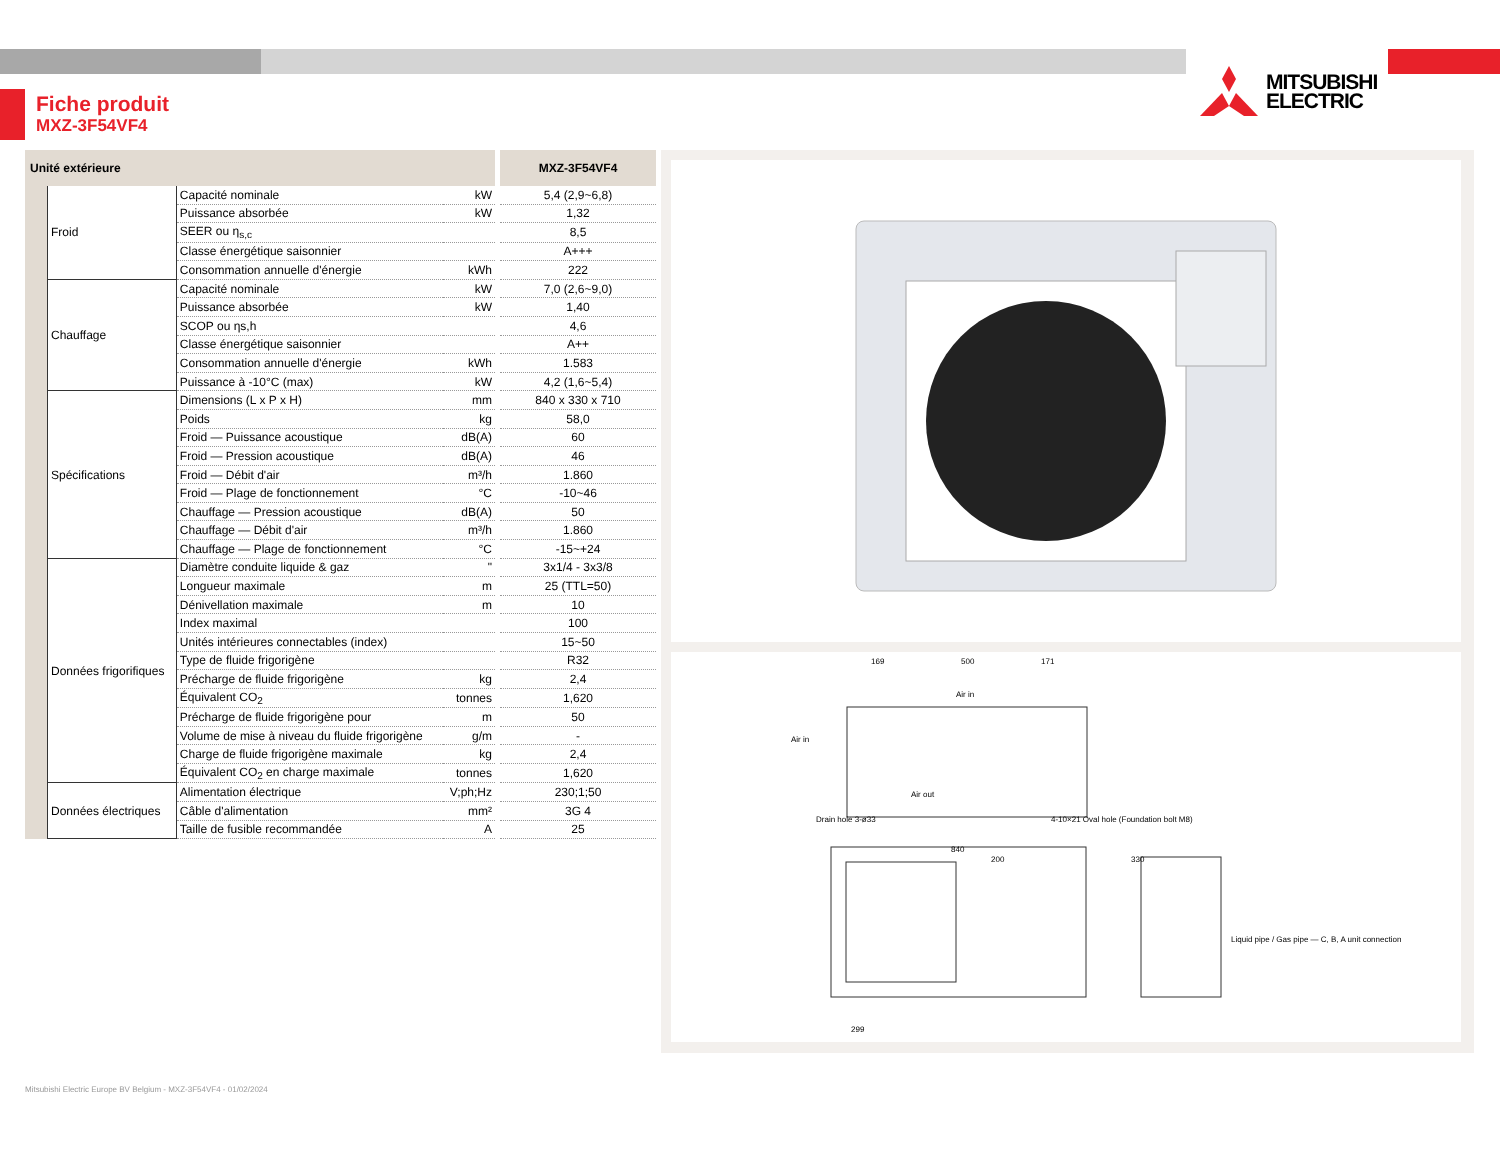Fiche produit
MXZ-3F54VF4
MITSUBISHI
ELECTRIC
| Unité extérieure | | | | MXZ-3F54VF4 |
| --- | --- | --- | --- | --- |
| | Froid | Capacité nominale | kW | 5,4 (2,9~6,8) |
| | | Puissance absorbée | kW | 1,32 |
| | | SEER ou η<sub>s,c</sub> | | 8,5 |
| | | Classe énergétique saisonnier | | A+++ |
| | | Consommation annuelle d'énergie | kWh | 222 |
| | Chauffage | Capacité nominale | kW | 7,0 (2,6~9,0) |
| | | Puissance absorbée | kW | 1,40 |
| | | SCOP ou ηs,h | | 4,6 |
| | | Classe énergétique saisonnier | | A++ |
| | | Consommation annuelle d'énergie | kWh | 1.583 |
| | | Puissance à -10°C (max) | kW | 4,2 (1,6~5,4) |
| | Spécifications | Dimensions (L x P x H) | mm | 840 x 330 x 710 |
| | | Poids | kg | 58,0 |
| | | Froid — Puissance acoustique | dB(A) | 60 |
| | | Froid — Pression acoustique | dB(A) | 46 |
| | | Froid — Débit d'air | m³/h | 1.860 |
| | | Froid — Plage de fonctionnement | °C | -10~46 |
| | | Chauffage — Pression acoustique | dB(A) | 50 |
| | | Chauffage — Débit d'air | m³/h | 1.860 |
| | | Chauffage — Plage de fonctionnement | °C | -15~+24 |
| | Données frigorifiques | Diamètre conduite liquide & gaz | " | 3x1/4 - 3x3/8 |
| | | Longueur maximale | m | 25 (TTL=50) |
| | | Dénivellation maximale | m | 10 |
| | | Index maximal | | 100 |
| | | Unités intérieures connectables (index) | | 15~50 |
| | | Type de fluide frigorigène | | R32 |
| | | Précharge de fluide frigorigène | kg | 2,4 |
| | | Équivalent CO<sub>2</sub> | tonnes | 1,620 |
| | | Précharge de fluide frigorigène pour | m | 50 |
| | | Volume de mise à niveau du fluide frigorigène | g/m | - |
| | | Charge de fluide frigorigène maximale | kg | 2,4 |
| | | Équivalent CO<sub>2</sub> en charge maximale | tonnes | 1,620 |
| | Données électriques | Alimentation électrique | V;ph;Hz | 230;1;50 |
| | | Câble d'alimentation | mm² | 3G 4 |
| | | Taille de fusible recommandée | A | 25 |
169
500
171
Air in
Air in
Air out
Drain hole 3-ø33
4-10×21 Oval hole (Foundation bolt M8)
840
200
330
299
Liquid pipe / Gas pipe — C, B, A unit connection
Mitsubishi Electric Europe BV Belgium - MXZ-3F54VF4 - 01/02/2024